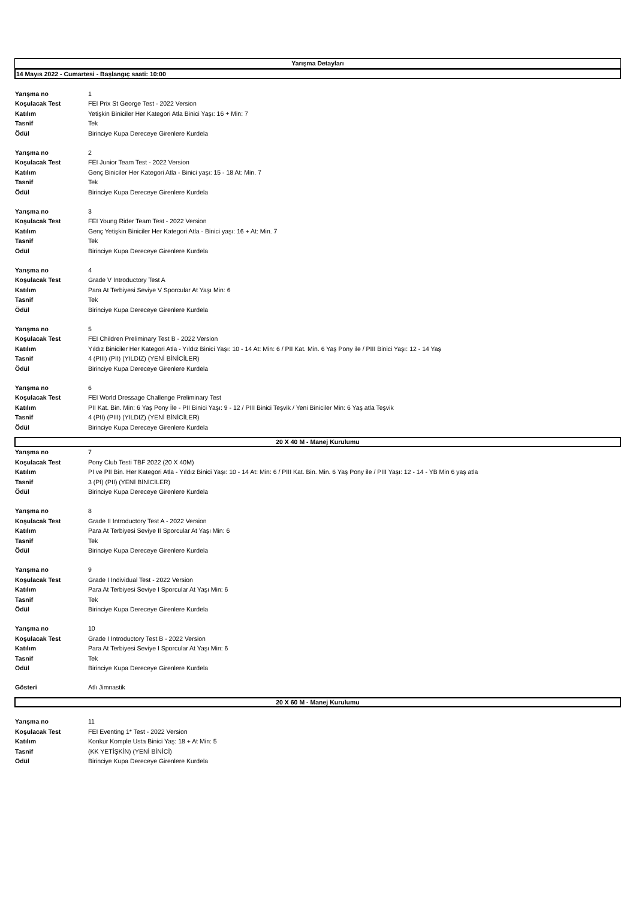Yarışma Detayları
14 Mayıs 2022 - Cumartesi - Başlangıç saati: 10:00
| Yarışma no | 1 |
| Koşulacak Test | FEI Prix St George Test - 2022 Version |
| Katılım | Yetişkin Biniciler Her Kategori Atla Binici Yaşı: 16 + Min: 7 |
| Tasnif | Tek |
| Ödül | Birinciye Kupa Dereceye Girenlere Kurdela |
| Yarışma no | 2 |
| Koşulacak Test | FEI Junior Team Test - 2022 Version |
| Katılım | Genç Biniciler Her Kategori Atla - Binici yaşı: 15 - 18 At: Min. 7 |
| Tasnif | Tek |
| Ödül | Birinciye Kupa Dereceye Girenlere Kurdela |
| Yarışma no | 3 |
| Koşulacak Test | FEI Young Rider Team Test - 2022 Version |
| Katılım | Genç Yetişkin Biniciler Her Kategori Atla - Binici yaşı: 16 + At: Min. 7 |
| Tasnif | Tek |
| Ödül | Birinciye Kupa Dereceye Girenlere Kurdela |
| Yarışma no | 4 |
| Koşulacak Test | Grade V Introductory Test A |
| Katılım | Para At Terbiyesi Seviye V Sporcular At Yaşı Min: 6 |
| Tasnif | Tek |
| Ödül | Birinciye Kupa Dereceye Girenlere Kurdela |
| Yarışma no | 5 |
| Koşulacak Test | FEI Children Preliminary Test B - 2022 Version |
| Katılım | Yıldız Biniciler Her Kategori Atla - Yıldız Binici Yaşı: 10 - 14 At: Min: 6 / PII Kat. Min. 6 Yaş Pony ile / PIII Binici Yaşı: 12 - 14 Yaş |
| Tasnif | 4 (PIII) (PII) (YILDIZ) (YENİ BİNİCİLER) |
| Ödül | Birinciye Kupa Dereceye Girenlere Kurdela |
| Yarışma no | 6 |
| Koşulacak Test | FEI World Dressage Challenge Preliminary Test |
| Katılım | PII Kat. Bin. Min: 6 Yaş Pony İle - PII Binici Yaşı: 9 - 12 / PIII Binici Teşvik / Yeni Biniciler Min: 6 Yaş atla Teşvik |
| Tasnif | 4 (PII) (PIII) (YILDIZ) (YENİ BİNİCİLER) |
| Ödül | Birinciye Kupa Dereceye Girenlere Kurdela |
20 X 40 M - Manej Kurulumu
| Yarışma no | 7 |
| Koşulacak Test | Pony Club Testi TBF 2022 (20 X 40M) |
| Katılım | PI ve PII Bin. Her Kategori Atla - Yıldız Binici Yaşı: 10 - 14 At: Min: 6 / PIII Kat. Bin. Min. 6 Yaş Pony ile / PIII Yaşı: 12 - 14 - YB Min 6 yaş atla |
| Tasnif | 3 (PI) (PII) (YENİ BİNİCİLER) |
| Ödül | Birinciye Kupa Dereceye Girenlere Kurdela |
| Yarışma no | 8 |
| Koşulacak Test | Grade II Introductory Test A - 2022 Version |
| Katılım | Para At Terbiyesi Seviye II Sporcular At Yaşı Min: 6 |
| Tasnif | Tek |
| Ödül | Birinciye Kupa Dereceye Girenlere Kurdela |
| Yarışma no | 9 |
| Koşulacak Test | Grade I Individual Test - 2022 Version |
| Katılım | Para At Terbiyesi Seviye I Sporcular At Yaşı Min: 6 |
| Tasnif | Tek |
| Ödül | Birinciye Kupa Dereceye Girenlere Kurdela |
| Yarışma no | 10 |
| Koşulacak Test | Grade I Introductory Test B - 2022 Version |
| Katılım | Para At Terbiyesi Seviye I Sporcular At Yaşı Min: 6 |
| Tasnif | Tek |
| Ödül | Birinciye Kupa Dereceye Girenlere Kurdela |
| Gösteri | Atlı Jimnastik |
20 X 60 M - Manej Kurulumu
| Yarışma no | 11 |
| Koşulacak Test | FEI Eventing 1* Test - 2022 Version |
| Katılım | Konkur Komple Usta Binici Yaş: 18 + At Min: 5 |
| Tasnif | (KK YETİŞKİN) (YENİ BİNİCİ) |
| Ödül | Birinciye Kupa Dereceye Girenlere Kurdela |